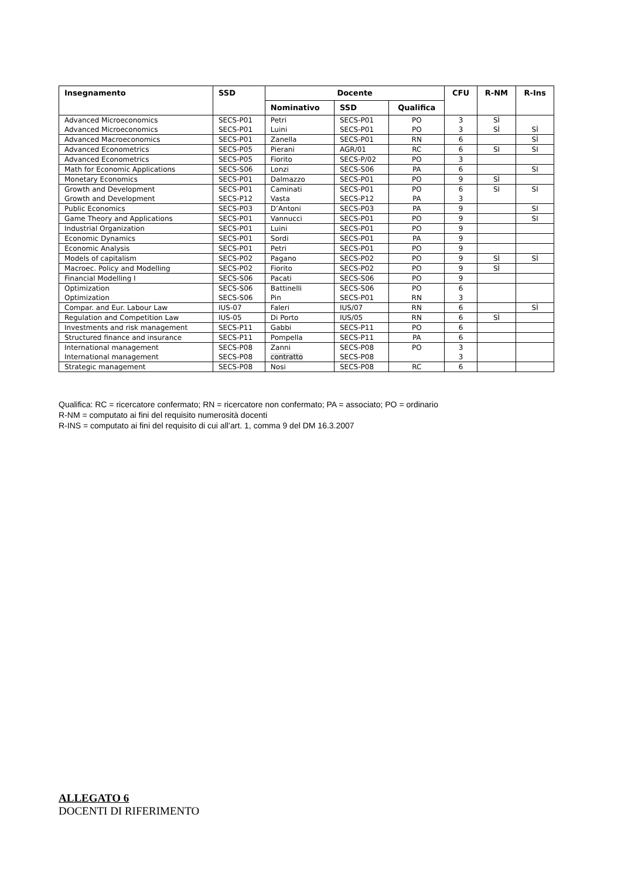| Insegnamento | SSD | Docente | | | CFU | R-NM | R-Ins |
| --- | --- | --- | --- | --- | --- | --- | --- |
| | | Nominativo | SSD | Qualifica | | | |
| Advanced Microeconomics Advanced Microeconomics | SECS-P01 SECS-P01 | Petri Luini | SECS-P01 SECS-P01 | PO PO | 3 3 | SÌ SÌ | SÌ |
| Advanced Macroeconomics | SECS-P01 | Zanella | SECS-P01 | RN | 6 | | SÌ |
| Advanced Econometrics | SECS-P05 | Pierani | AGR/01 | RC | 6 | SI | SI |
| Advanced Econometrics | SECS-P05 | Fiorito | SECS-P/02 | PO | 3 | | |
| Math for Economic Applications | SECS-S06 | Lonzi | SECS-S06 | PA | 6 | | SI |
| Monetary Economics | SECS-P01 | Dalmazzo | SECS-P01 | PO | 9 | SÌ | |
| Growth and Development Growth and Development | SECS-P01 SECS-P12 | Caminati Vasta | SECS-P01 SECS-P12 | PO PA | 6 3 | SI | SI |
| Public Economics | SECS-P03 | D’Antoni | SECS-P03 | PA | 9 | | SI |
| Game Theory and Applications | SECS-P01 | Vannucci | SECS-P01 | PO | 9 | | SI |
| Industrial Organization | SECS-P01 | Luini | SECS-P01 | PO | 9 | | |
| Economic Dynamics | SECS-P01 | Sordi | SECS-P01 | PA | 9 | | |
| Economic Analysis | SECS-P01 | Petri | SECS-P01 | PO | 9 | | |
| Models of capitalism | SECS-P02 | Pagano | SECS-P02 | PO | 9 | SÌ | SÌ |
| Macroec. Policy and Modelling | SECS-P02 | Fiorito | SECS-P02 | PO | 9 | SÌ | |
| Financial Modelling I | SECS-S06 | Pacati | SECS-S06 | PO | 9 | | |
| Optimization Optimization | SECS-S06 SECS-S06 | Battinelli Pin | SECS-S06 SECS-P01 | PO RN | 6 3 | | |
| Compar. and Eur. Labour Law | IUS-07 | Faleri | IUS/07 | RN | 6 | | SÌ |
| Regulation and Competition Law | IUS-05 | Di Porto | IUS/05 | RN | 6 | SÌ | |
| Investments and risk management | SECS-P11 | Gabbi | SECS-P11 | PO | 6 | | |
| Structured finance and insurance | SECS-P11 | Pompella | SECS-P11 | PA | 6 | | |
| International management International management | SECS-P08 SECS-P08 | Zanni contratto | SECS-P08 SECS-P08 | PO | 3 3 | | |
| Strategic management | SECS-P08 | Nosi | SECS-P08 | RC | 6 | | |
Qualifica: RC = ricercatore confermato; RN = ricercatore non confermato; PA = associato; PO = ordinario
R-NM = computato ai fini del requisito numerosità docenti
R-INS = computato ai fini del requisito di cui all’art. 1, comma 9 del DM 16.3.2007
ALLEGATO 6
DOCENTI DI RIFERIMENTO